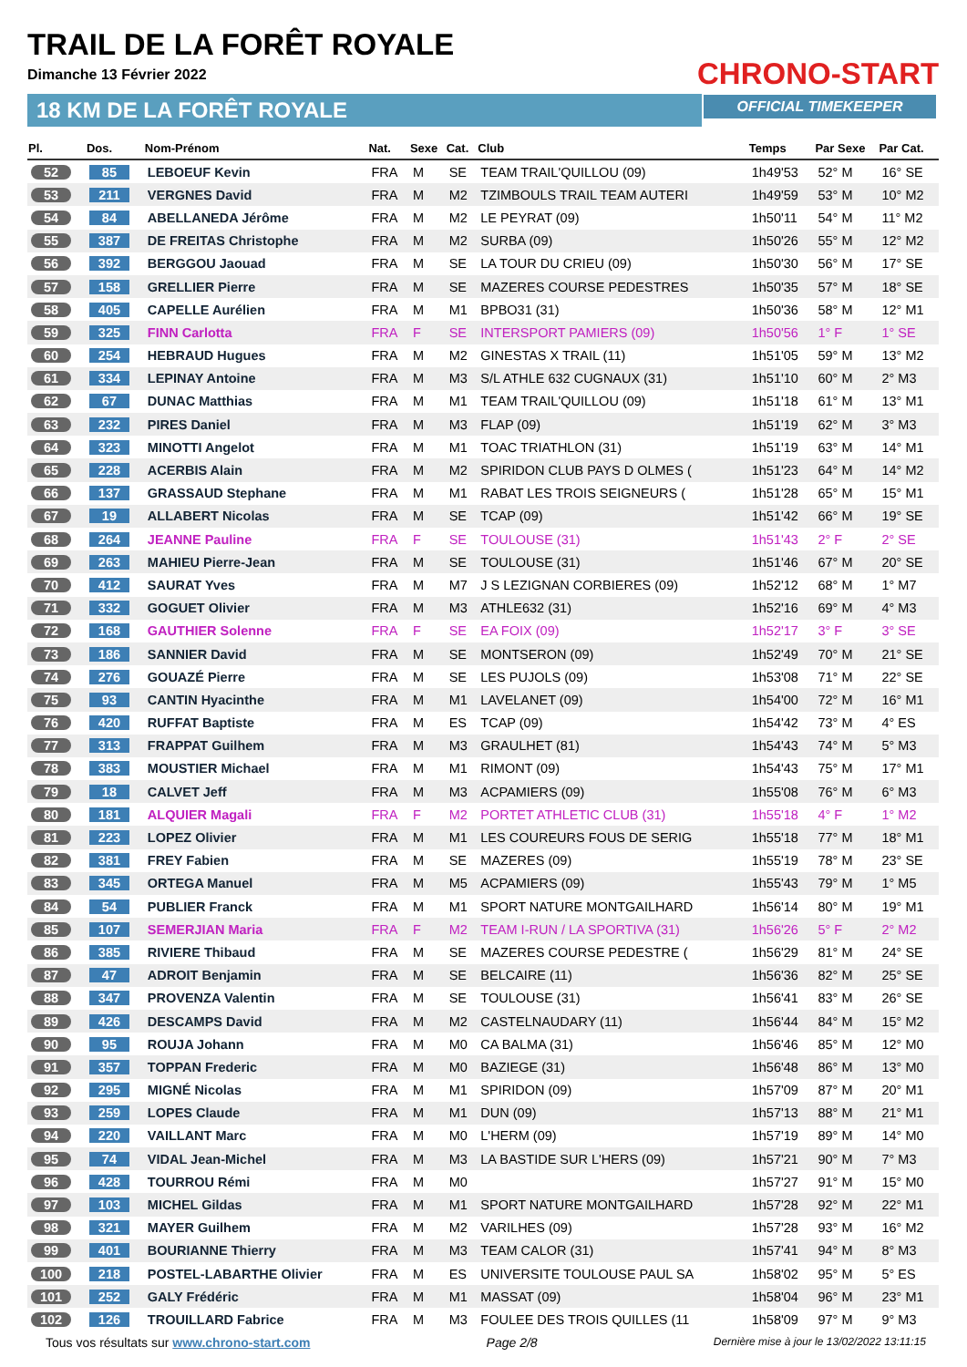TRAIL DE LA FORÊT ROYALE
Dimanche 13 Février 2022
18 KM DE LA FORÊT ROYALE
CHRONO-START
OFFICIAL TIMEKEEPER
| Pl. | Dos. | Nom-Prénom | Nat. | Sexe | Cat. | Club | Temps | Par Sexe | Par Cat. |
| --- | --- | --- | --- | --- | --- | --- | --- | --- | --- |
| 52 | 85 | LEBOEUF Kevin | FRA | M | SE | TEAM TRAIL'QUILLOU (09) | 1h49'53 | 52° M | 16° SE |
| 53 | 211 | VERGNES David | FRA | M | M2 | TZIMBOULS TRAIL TEAM AUTERI | 1h49'59 | 53° M | 10° M2 |
| 54 | 84 | ABELLANEDA Jérôme | FRA | M | M2 | LE PEYRAT (09) | 1h50'11 | 54° M | 11° M2 |
| 55 | 387 | DE FREITAS Christophe | FRA | M | M2 | SURBA (09) | 1h50'26 | 55° M | 12° M2 |
| 56 | 392 | BERGGOU Jaouad | FRA | M | SE | LA TOUR DU CRIEU (09) | 1h50'30 | 56° M | 17° SE |
| 57 | 158 | GRELLIER Pierre | FRA | M | SE | MAZERES COURSE PEDESTRES | 1h50'35 | 57° M | 18° SE |
| 58 | 405 | CAPELLE Aurélien | FRA | M | M1 | BPBO31 (31) | 1h50'36 | 58° M | 12° M1 |
| 59 | 325 | FINN Carlotta | FRA | F | SE | INTERSPORT PAMIERS (09) | 1h50'56 | 1° F | 1° SE |
| 60 | 254 | HEBRAUD Hugues | FRA | M | M2 | GINESTAS X TRAIL (11) | 1h51'05 | 59° M | 13° M2 |
| 61 | 334 | LEPINAY Antoine | FRA | M | M3 | S/L ATHLE 632 CUGNAUX (31) | 1h51'10 | 60° M | 2° M3 |
| 62 | 67 | DUNAC Matthias | FRA | M | M1 | TEAM TRAIL'QUILLOU (09) | 1h51'18 | 61° M | 13° M1 |
| 63 | 232 | PIRES Daniel | FRA | M | M3 | FLAP (09) | 1h51'19 | 62° M | 3° M3 |
| 64 | 323 | MINOTTI Angelot | FRA | M | M1 | TOAC TRIATHLON (31) | 1h51'19 | 63° M | 14° M1 |
| 65 | 228 | ACERBIS Alain | FRA | M | M2 | SPIRIDON CLUB PAYS D OLMES ( | 1h51'23 | 64° M | 14° M2 |
| 66 | 137 | GRASSAUD Stephane | FRA | M | M1 | RABAT LES TROIS SEIGNEURS ( | 1h51'28 | 65° M | 15° M1 |
| 67 | 19 | ALLABERT Nicolas | FRA | M | SE | TCAP (09) | 1h51'42 | 66° M | 19° SE |
| 68 | 264 | JEANNE Pauline | FRA | F | SE | TOULOUSE (31) | 1h51'43 | 2° F | 2° SE |
| 69 | 263 | MAHIEU Pierre-Jean | FRA | M | SE | TOULOUSE (31) | 1h51'46 | 67° M | 20° SE |
| 70 | 412 | SAURAT Yves | FRA | M | M7 | J S LEZIGNAN CORBIERES (09) | 1h52'12 | 68° M | 1° M7 |
| 71 | 332 | GOGUET Olivier | FRA | M | M3 | ATHLE632 (31) | 1h52'16 | 69° M | 4° M3 |
| 72 | 168 | GAUTHIER Solenne | FRA | F | SE | EA FOIX (09) | 1h52'17 | 3° F | 3° SE |
| 73 | 186 | SANNIER David | FRA | M | SE | MONTSERON (09) | 1h52'49 | 70° M | 21° SE |
| 74 | 276 | GOUAZÉ Pierre | FRA | M | SE | LES PUJOLS (09) | 1h53'08 | 71° M | 22° SE |
| 75 | 93 | CANTIN Hyacinthe | FRA | M | M1 | LAVELANET (09) | 1h54'00 | 72° M | 16° M1 |
| 76 | 420 | RUFFAT Baptiste | FRA | M | ES | TCAP (09) | 1h54'42 | 73° M | 4° ES |
| 77 | 313 | FRAPPAT Guilhem | FRA | M | M3 | GRAULHET (81) | 1h54'43 | 74° M | 5° M3 |
| 78 | 383 | MOUSTIER Michael | FRA | M | M1 | RIMONT (09) | 1h54'43 | 75° M | 17° M1 |
| 79 | 18 | CALVET Jeff | FRA | M | M3 | ACPAMIERS (09) | 1h55'08 | 76° M | 6° M3 |
| 80 | 181 | ALQUIER Magali | FRA | F | M2 | PORTET ATHLETIC CLUB (31) | 1h55'18 | 4° F | 1° M2 |
| 81 | 223 | LOPEZ Olivier | FRA | M | M1 | LES COUREURS FOUS DE SERIG | 1h55'18 | 77° M | 18° M1 |
| 82 | 381 | FREY Fabien | FRA | M | SE | MAZERES (09) | 1h55'19 | 78° M | 23° SE |
| 83 | 345 | ORTEGA Manuel | FRA | M | M5 | ACPAMIERS (09) | 1h55'43 | 79° M | 1° M5 |
| 84 | 54 | PUBLIER Franck | FRA | M | M1 | SPORT NATURE MONTGAILHARD | 1h56'14 | 80° M | 19° M1 |
| 85 | 107 | SEMERJIAN Maria | FRA | F | M2 | TEAM I-RUN / LA SPORTIVA (31) | 1h56'26 | 5° F | 2° M2 |
| 86 | 385 | RIVIERE Thibaud | FRA | M | SE | MAZERES COURSE PEDESTRE ( | 1h56'29 | 81° M | 24° SE |
| 87 | 47 | ADROIT Benjamin | FRA | M | SE | BELCAIRE (11) | 1h56'36 | 82° M | 25° SE |
| 88 | 347 | PROVENZA Valentin | FRA | M | SE | TOULOUSE (31) | 1h56'41 | 83° M | 26° SE |
| 89 | 426 | DESCAMPS David | FRA | M | M2 | CASTELNAUDARY (11) | 1h56'44 | 84° M | 15° M2 |
| 90 | 95 | ROUJA Johann | FRA | M | M0 | CA BALMA (31) | 1h56'46 | 85° M | 12° M0 |
| 91 | 357 | TOPPAN Frederic | FRA | M | M0 | BAZIEGE (31) | 1h56'48 | 86° M | 13° M0 |
| 92 | 295 | MIGNÉ Nicolas | FRA | M | M1 | SPIRIDON (09) | 1h57'09 | 87° M | 20° M1 |
| 93 | 259 | LOPES Claude | FRA | M | M1 | DUN (09) | 1h57'13 | 88° M | 21° M1 |
| 94 | 220 | VAILLANT Marc | FRA | M | M0 | L'HERM (09) | 1h57'19 | 89° M | 14° M0 |
| 95 | 74 | VIDAL Jean-Michel | FRA | M | M3 | LA BASTIDE SUR L'HERS (09) | 1h57'21 | 90° M | 7° M3 |
| 96 | 428 | TOURROU Rémi | FRA | M | M0 | | 1h57'27 | 91° M | 15° M0 |
| 97 | 103 | MICHEL Gildas | FRA | M | M1 | SPORT NATURE MONTGAILHARD | 1h57'28 | 92° M | 22° M1 |
| 98 | 321 | MAYER Guilhem | FRA | M | M2 | VARILHES (09) | 1h57'28 | 93° M | 16° M2 |
| 99 | 401 | BOURIANNE Thierry | FRA | M | M3 | TEAM CALOR (31) | 1h57'41 | 94° M | 8° M3 |
| 100 | 218 | POSTEL-LABARTHE Olivier | FRA | M | ES | UNIVERSITE TOULOUSE PAUL SA | 1h58'02 | 95° M | 5° ES |
| 101 | 252 | GALY Frédéric | FRA | M | M1 | MASSAT (09) | 1h58'04 | 96° M | 23° M1 |
| 102 | 126 | TROUILLARD Fabrice | FRA | M | M3 | FOULEE DES TROIS QUILLES (11 | 1h58'09 | 97° M | 9° M3 |
Tous vos résultats sur www.chrono-start.com Page 2/8 Dernière mise à jour le 13/02/2022 13:11:15